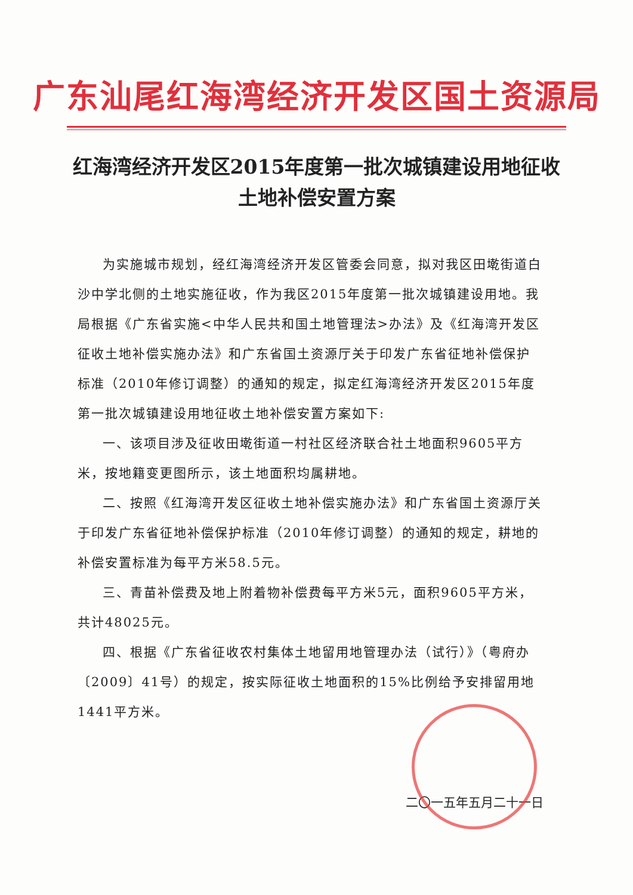广东汕尾红海湾经济开发区国土资源局
红海湾经济开发区2015年度第一批次城镇建设用地征收土地补偿安置方案
为实施城市规划，经红海湾经济开发区管委会同意，拟对我区田墘街道白沙中学北侧的土地实施征收，作为我区2015年度第一批次城镇建设用地。我局根据《广东省实施<中华人民共和国土地管理法>办法》及《红海湾开发区征收土地补偿实施办法》和广东省国土资源厅关于印发广东省征地补偿保护标准（2010年修订调整）的通知的规定，拟定红海湾经济开发区2015年度第一批次城镇建设用地征收土地补偿安置方案如下:
一、该项目涉及征收田墘街道一村社区经济联合社土地面积9605平方米，按地籍变更图所示，该土地面积均属耕地。
二、按照《红海湾开发区征收土地补偿实施办法》和广东省国土资源厅关于印发广东省征地补偿保护标准（2010年修订调整）的通知的规定，耕地的补偿安置标准为每平方米58.5元。
三、青苗补偿费及地上附着物补偿费每平方米5元，面积9605平方米，共计48025元。
四、根据《广东省征收农村集体土地留用地管理办法（试行）》（粤府办〔2009〕41号）的规定，按实际征收土地面积的15%比例给予安排留用地1441平方米。
二〇一五年五月二十一日